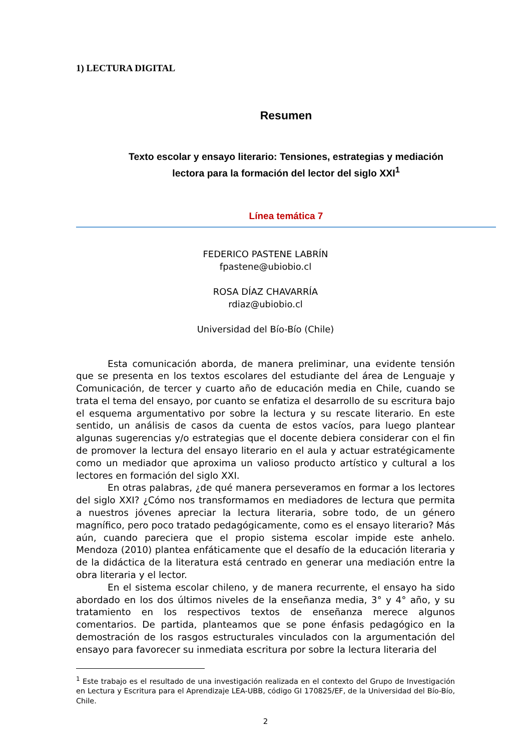1) LECTURA DIGITAL
Resumen
Texto escolar y ensayo literario: Tensiones, estrategias y mediación
lectora para la formación del lector del siglo XXI<sup>1</sup>
Línea temática 7
FEDERICO PASTENE LABRÍN
fpastene@ubiobio.cl
ROSA DÍAZ CHAVARRÍA
rdiaz@ubiobio.cl
Universidad del Bío-Bío (Chile)
Esta comunicación aborda, de manera preliminar, una evidente tensión que se presenta en los textos escolares del estudiante del área de Lenguaje y Comunicación, de tercer y cuarto año de educación media en Chile, cuando se trata el tema del ensayo, por cuanto se enfatiza el desarrollo de su escritura bajo el esquema argumentativo por sobre la lectura y su rescate literario. En este sentido, un análisis de casos da cuenta de estos vacíos, para luego plantear algunas sugerencias y/o estrategias que el docente debiera considerar con el fin de promover la lectura del ensayo literario en el aula y actuar estratégicamente como un mediador que aproxima un valioso producto artístico y cultural a los lectores en formación del siglo XXI.
En otras palabras, ¿de qué manera perseveramos en formar a los lectores del siglo XXI? ¿Cómo nos transformamos en mediadores de lectura que permita a nuestros jóvenes apreciar la lectura literaria, sobre todo, de un género magnífico, pero poco tratado pedagógicamente, como es el ensayo literario? Más aún, cuando pareciera que el propio sistema escolar impide este anhelo. Mendoza (2010) plantea enfáticamente que el desafío de la educación literaria y de la didáctica de la literatura está centrado en generar una mediación entre la obra literaria y el lector.
En el sistema escolar chileno, y de manera recurrente, el ensayo ha sido abordado en los dos últimos niveles de la enseñanza media, 3° y 4° año, y su tratamiento en los respectivos textos de enseñanza merece algunos comentarios. De partida, planteamos que se pone énfasis pedagógico en la demostración de los rasgos estructurales vinculados con la argumentación del ensayo para favorecer su inmediata escritura por sobre la lectura literaria del
<sup>1</sup> Este trabajo es el resultado de una investigación realizada en el contexto del Grupo de Investigación en Lectura y Escritura para el Aprendizaje LEA-UBB, código GI 170825/EF, de la Universidad del Bío-Bío, Chile.
2